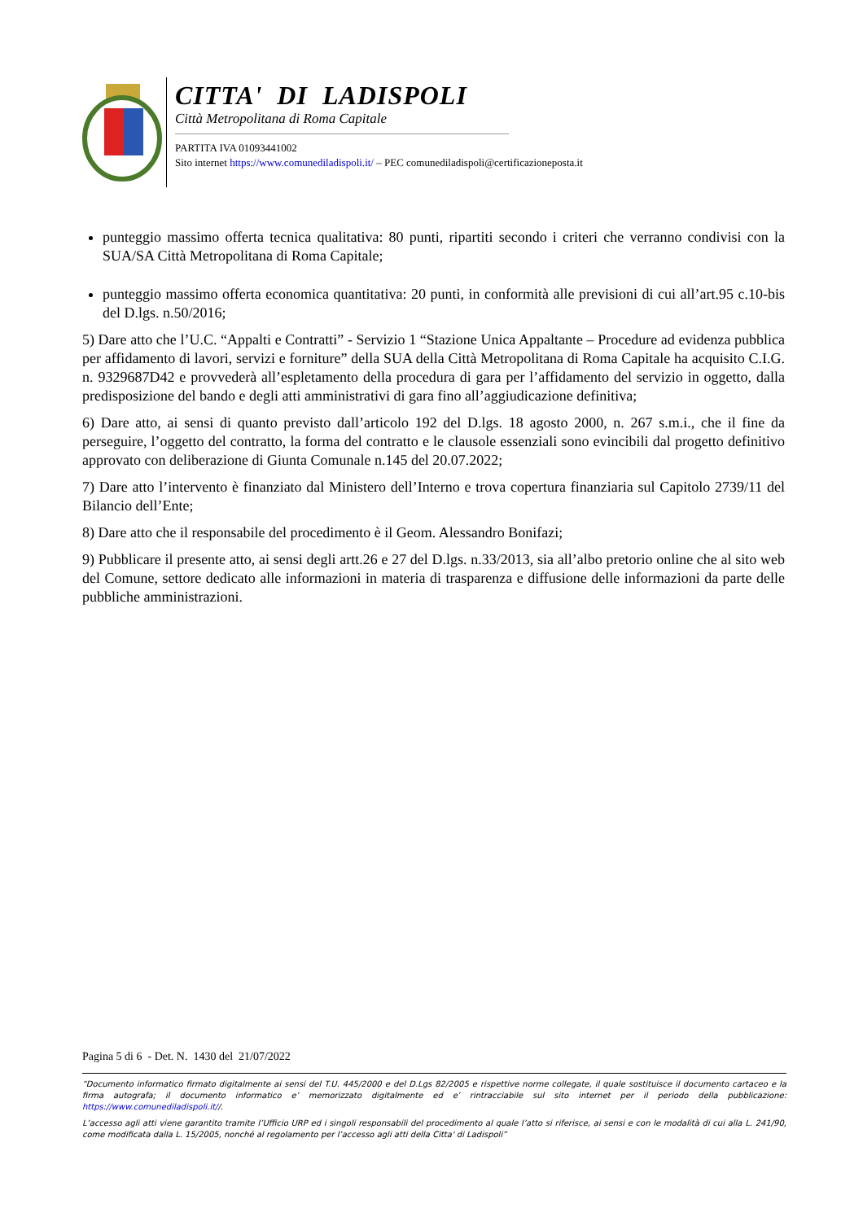CITTA' DI LADISPOLI
Città Metropolitana di Roma Capitale
PARTITA IVA 01093441002
Sito internet https://www.comunediladispoli.it/ – PEC comunediladispoli@certificazioneposta.it
punteggio massimo offerta tecnica qualitativa: 80 punti, ripartiti secondo i criteri che verranno condivisi con la SUA/SA Città Metropolitana di Roma Capitale;
punteggio massimo offerta economica quantitativa: 20 punti, in conformità alle previsioni di cui all’art.95 c.10-bis del D.lgs. n.50/2016;
5) Dare atto che l’U.C. “Appalti e Contratti” - Servizio 1 “Stazione Unica Appaltante – Procedure ad evidenza pubblica per affidamento di lavori, servizi e forniture” della SUA della Città Metropolitana di Roma Capitale ha acquisito C.I.G. n. 9329687D42 e provvederà all’espletamento della procedura di gara per l’affidamento del servizio in oggetto, dalla predisposizione del bando e degli atti amministrativi di gara fino all’aggiudicazione definitiva;
6) Dare atto, ai sensi di quanto previsto dall’articolo 192 del D.lgs. 18 agosto 2000, n. 267 s.m.i., che il fine da perseguire, l’oggetto del contratto, la forma del contratto e le clausole essenziali sono evincibili dal progetto definitivo approvato con deliberazione di Giunta Comunale n.145 del 20.07.2022;
7) Dare atto l’intervento è finanziato dal Ministero dell’Interno e trova copertura finanziaria sul Capitolo 2739/11 del Bilancio dell’Ente;
8) Dare atto che il responsabile del procedimento è il Geom. Alessandro Bonifazi;
9) Pubblicare il presente atto, ai sensi degli artt.26 e 27 del D.lgs. n.33/2013, sia all’albo pretorio online che al sito web del Comune, settore dedicato alle informazioni in materia di trasparenza e diffusione delle informazioni da parte delle pubbliche amministrazioni.
Pagina 5 di 6 - Det. N. 1430 del 21/07/2022
“Documento informatico firmato digitalmente ai sensi del T.U. 445/2000 e del D.Lgs 82/2005 e rispettive norme collegate, il quale sostituisce il documento cartaceo e la firma autografa; il documento informatico e’ memorizzato digitalmente ed e’ rintracciabile sul sito internet per il periodo della pubblicazione: https://www.comunediladispoli.it//.
L’accesso agli atti viene garantito tramite l’Ufficio URP ed i singoli responsabili del procedimento al quale l’atto si riferisce, ai sensi e con le modalità di cui alla L. 241/90, come modificata dalla L. 15/2005, nonché al regolamento per l’accesso agli atti della Citta' di Ladispoli”